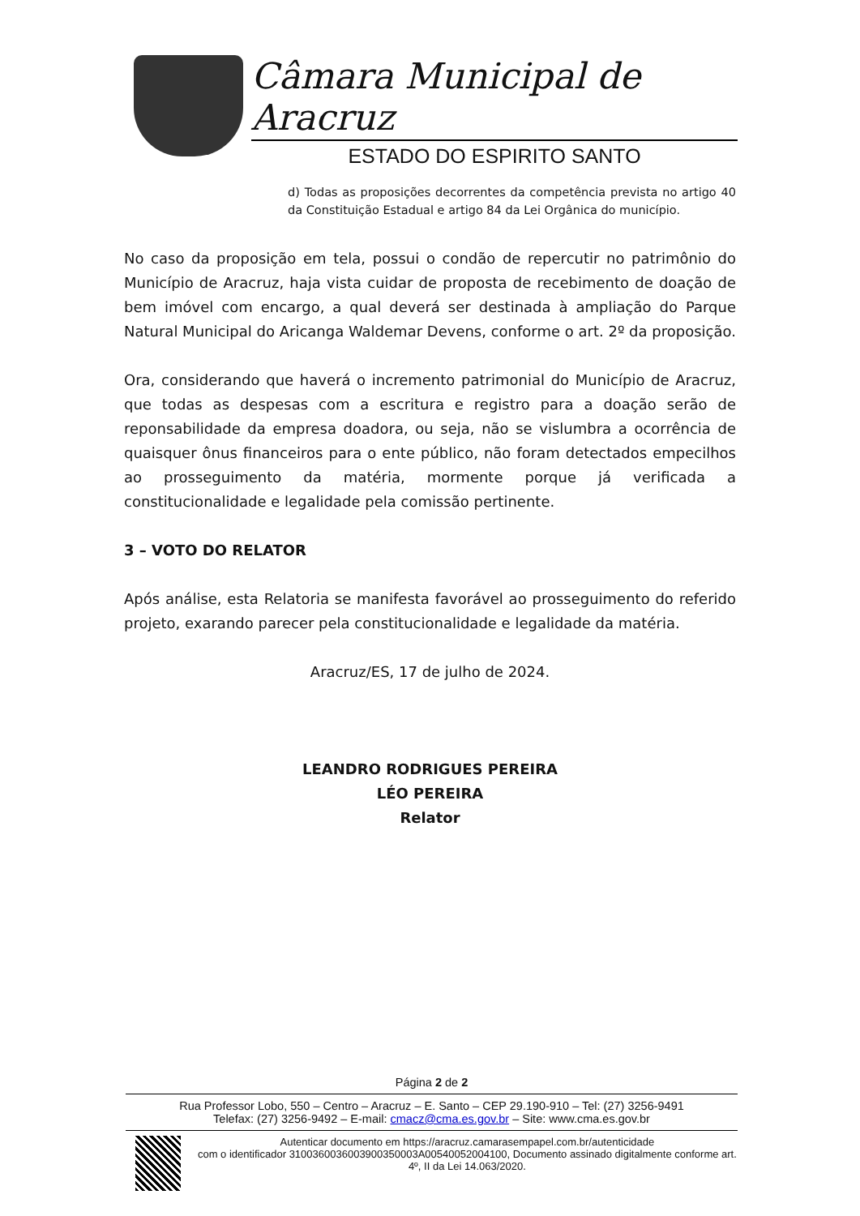Câmara Municipal de Aracruz
ESTADO DO ESPIRITO SANTO
d) Todas as proposições decorrentes da competência prevista no artigo 40 da Constituição Estadual e artigo 84 da Lei Orgânica do município.
No caso da proposição em tela, possui o condão de repercutir no patrimônio do Município de Aracruz, haja vista cuidar de proposta de recebimento de doação de bem imóvel com encargo, a qual deverá ser destinada à ampliação do Parque Natural Municipal do Aricanga Waldemar Devens, conforme o art. 2º da proposição.
Ora, considerando que haverá o incremento patrimonial do Município de Aracruz, que todas as despesas com a escritura e registro para a doação serão de reponsabilidade da empresa doadora, ou seja, não se vislumbra a ocorrência de quaisquer ônus financeiros para o ente público, não foram detectados empecilhos ao prosseguimento da matéria, mormente porque já verificada a constitucionalidade e legalidade pela comissão pertinente.
3 – VOTO DO RELATOR
Após análise, esta Relatoria se manifesta favorável ao prosseguimento do referido projeto, exarando parecer pela constitucionalidade e legalidade da matéria.
Aracruz/ES, 17 de julho de 2024.
LEANDRO RODRIGUES PEREIRA
LÉO PEREIRA
Relator
Página 2 de 2
Rua Professor Lobo, 550 – Centro – Aracruz – E. Santo – CEP 29.190-910 – Tel: (27) 3256-9491
Telefax: (27) 3256-9492 – E-mail: cmacz@cma.es.gov.br – Site: www.cma.es.gov.br
Autenticar documento em https://aracruz.camarasempapel.com.br/autenticidade
com o identificador 3100360036003900350003A00540052004100, Documento assinado digitalmente conforme art. 4º, II da Lei 14.063/2020.